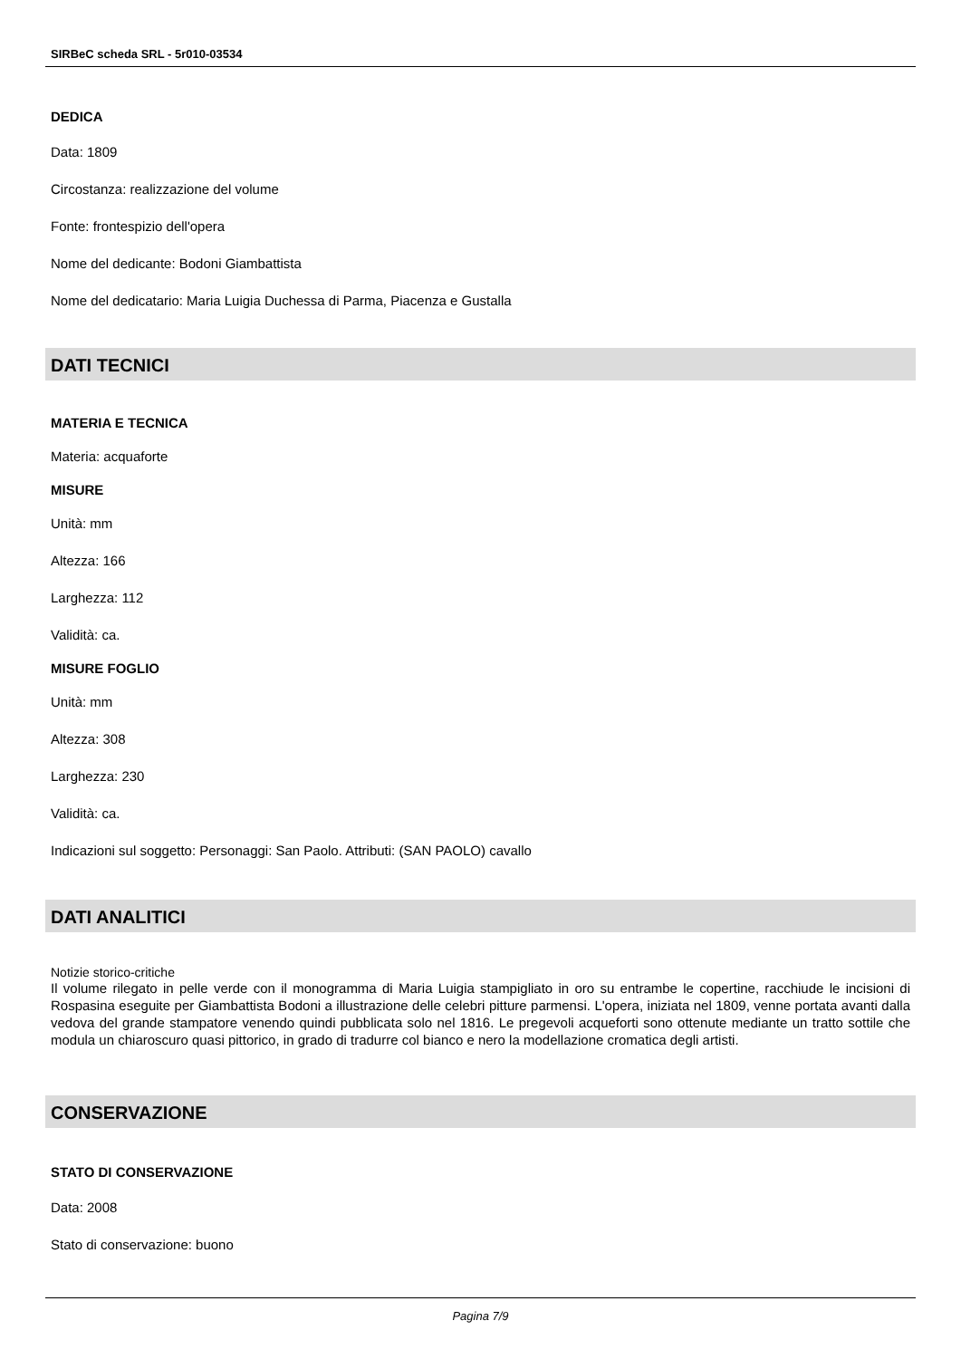SIRBeC scheda SRL - 5r010-03534
DEDICA
Data: 1809
Circostanza: realizzazione del volume
Fonte: frontespizio dell'opera
Nome del dedicante: Bodoni Giambattista
Nome del dedicatario: Maria Luigia Duchessa di Parma, Piacenza e Gustalla
DATI TECNICI
MATERIA E TECNICA
Materia: acquaforte
MISURE
Unità: mm
Altezza: 166
Larghezza: 112
Validità: ca.
MISURE FOGLIO
Unità: mm
Altezza: 308
Larghezza: 230
Validità: ca.
Indicazioni sul soggetto: Personaggi: San Paolo. Attributi: (SAN PAOLO) cavallo
DATI ANALITICI
Notizie storico-critiche
Il volume rilegato in pelle verde con il monogramma di Maria Luigia stampigliato in oro su entrambe le copertine, racchiude le incisioni di Rospasina eseguite per Giambattista Bodoni a illustrazione delle celebri pitture parmensi. L'opera, iniziata nel 1809, venne portata avanti dalla vedova del grande stampatore venendo quindi pubblicata solo nel 1816. Le pregevoli acqueforti sono ottenute mediante un tratto sottile che modula un chiaroscuro quasi pittorico, in grado di tradurre col bianco e nero la modellazione cromatica degli artisti.
CONSERVAZIONE
STATO DI CONSERVAZIONE
Data: 2008
Stato di conservazione: buono
Pagina 7/9